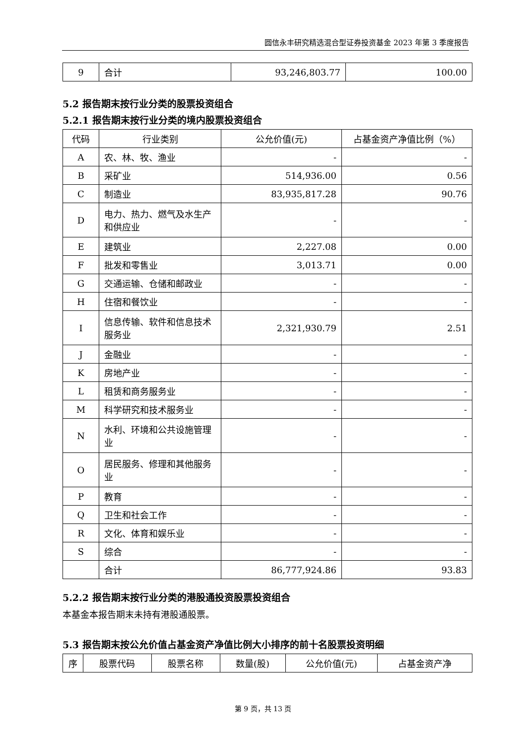圆信永丰研究精选混合型证券投资基金 2023 年第 3 季度报告
| 9 | 合计 | 93,246,803.77 | 100.00 |
5.2 报告期末按行业分类的股票投资组合
5.2.1 报告期末按行业分类的境内股票投资组合
| 代码 | 行业类别 | 公允价值(元) | 占基金资产净值比例（%） |
| --- | --- | --- | --- |
| A | 农、林、牧、渔业 | - | - |
| B | 采矿业 | 514,936.00 | 0.56 |
| C | 制造业 | 83,935,817.28 | 90.76 |
| D | 电力、热力、燃气及水生产和供应业 | - | - |
| E | 建筑业 | 2,227.08 | 0.00 |
| F | 批发和零售业 | 3,013.71 | 0.00 |
| G | 交通运输、仓储和邮政业 | - | - |
| H | 住宿和餐饮业 | - | - |
| I | 信息传输、软件和信息技术服务业 | 2,321,930.79 | 2.51 |
| J | 金融业 | - | - |
| K | 房地产业 | - | - |
| L | 租赁和商务服务业 | - | - |
| M | 科学研究和技术服务业 | - | - |
| N | 水利、环境和公共设施管理业 | - | - |
| O | 居民服务、修理和其他服务业 | - | - |
| P | 教育 | - | - |
| Q | 卫生和社会工作 | - | - |
| R | 文化、体育和娱乐业 | - | - |
| S | 综合 | - | - |
| | 合计 | 86,777,924.86 | 93.83 |
5.2.2 报告期末按行业分类的港股通投资股票投资组合
本基金本报告期末未持有港股通股票。
5.3 报告期末按公允价值占基金资产净值比例大小排序的前十名股票投资明细
| 序 | 股票代码 | 股票名称 | 数量(股) | 公允价值(元) | 占基金资产净 |
| --- | --- | --- | --- | --- | --- |
第 9 页，共 13 页